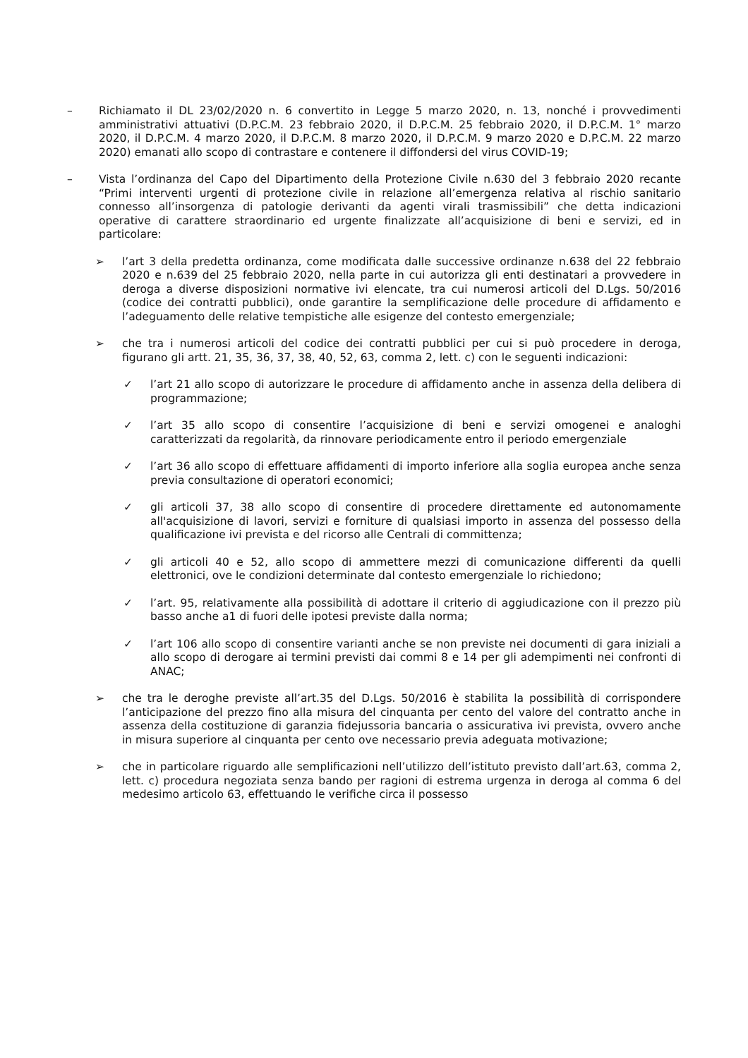– Richiamato il DL 23/02/2020 n. 6 convertito in Legge 5 marzo 2020, n. 13, nonché i provvedimenti amministrativi attuativi (D.P.C.M. 23 febbraio 2020, il D.P.C.M. 25 febbraio 2020, il D.P.C.M. 1° marzo 2020, il D.P.C.M. 4 marzo 2020, il D.P.C.M. 8 marzo 2020, il D.P.C.M. 9 marzo 2020 e D.P.C.M. 22 marzo 2020) emanati allo scopo di contrastare e contenere il diffondersi del virus COVID-19;
– Vista l’ordinanza del Capo del Dipartimento della Protezione Civile n.630 del 3 febbraio 2020 recante “Primi interventi urgenti di protezione civile in relazione all’emergenza relativa al rischio sanitario connesso all’insorgenza di patologie derivanti da agenti virali trasmissibili” che detta indicazioni operative di carattere straordinario ed urgente finalizzate all’acquisizione di beni e servizi, ed in particolare:
➢ l’art 3 della predetta ordinanza, come modificata dalle successive ordinanze n.638 del 22 febbraio 2020 e n.639 del 25 febbraio 2020, nella parte in cui autorizza gli enti destinatari a provvedere in deroga a diverse disposizioni normative ivi elencate, tra cui numerosi articoli del D.Lgs. 50/2016 (codice dei contratti pubblici), onde garantire la semplificazione delle procedure di affidamento e l’adeguamento delle relative tempistiche alle esigenze del contesto emergenziale;
➢ che tra i numerosi articoli del codice dei contratti pubblici per cui si può procedere in deroga, figurano gli artt. 21, 35, 36, 37, 38, 40, 52, 63, comma 2, lett. c) con le seguenti indicazioni:
✓ l’art 21 allo scopo di autorizzare le procedure di affidamento anche in assenza della delibera di programmazione;
✓ l’art 35 allo scopo di consentire l’acquisizione di beni e servizi omogenei e analoghi caratterizzati da regolarità, da rinnovare periodicamente entro il periodo emergenziale
✓ l’art 36 allo scopo di effettuare affidamenti di importo inferiore alla soglia europea anche senza previa consultazione di operatori economici;
✓ gli articoli 37, 38 allo scopo di consentire di procedere direttamente ed autonomamente all'acquisizione di lavori, servizi e forniture di qualsiasi importo in assenza del possesso della qualificazione ivi prevista e del ricorso alle Centrali di committenza;
✓ gli articoli 40 e 52, allo scopo di ammettere mezzi di comunicazione differenti da quelli elettronici, ove le condizioni determinate dal contesto emergenziale lo richiedono;
✓ l’art. 95, relativamente alla possibilità di adottare il criterio di aggiudicazione con il prezzo più basso anche a1 di fuori delle ipotesi previste dalla norma;
✓ l’art 106 allo scopo di consentire varianti anche se non previste nei documenti di gara iniziali a allo scopo di derogare ai termini previsti dai commi 8 e 14 per gli adempimenti nei confronti di ANAC;
➢ che tra le deroghe previste all’art.35 del D.Lgs. 50/2016 è stabilita la possibilità di corrispondere l’anticipazione del prezzo fino alla misura del cinquanta per cento del valore del contratto anche in assenza della costituzione di garanzia fidejussoria bancaria o assicurativa ivi prevista, ovvero anche in misura superiore al cinquanta per cento ove necessario previa adeguata motivazione;
➢ che in particolare riguardo alle semplificazioni nell’utilizzo dell’istituto previsto dall’art.63, comma 2, lett. c) procedura negoziata senza bando per ragioni di estrema urgenza in deroga al comma 6 del medesimo articolo 63, effettuando le verifiche circa il possesso